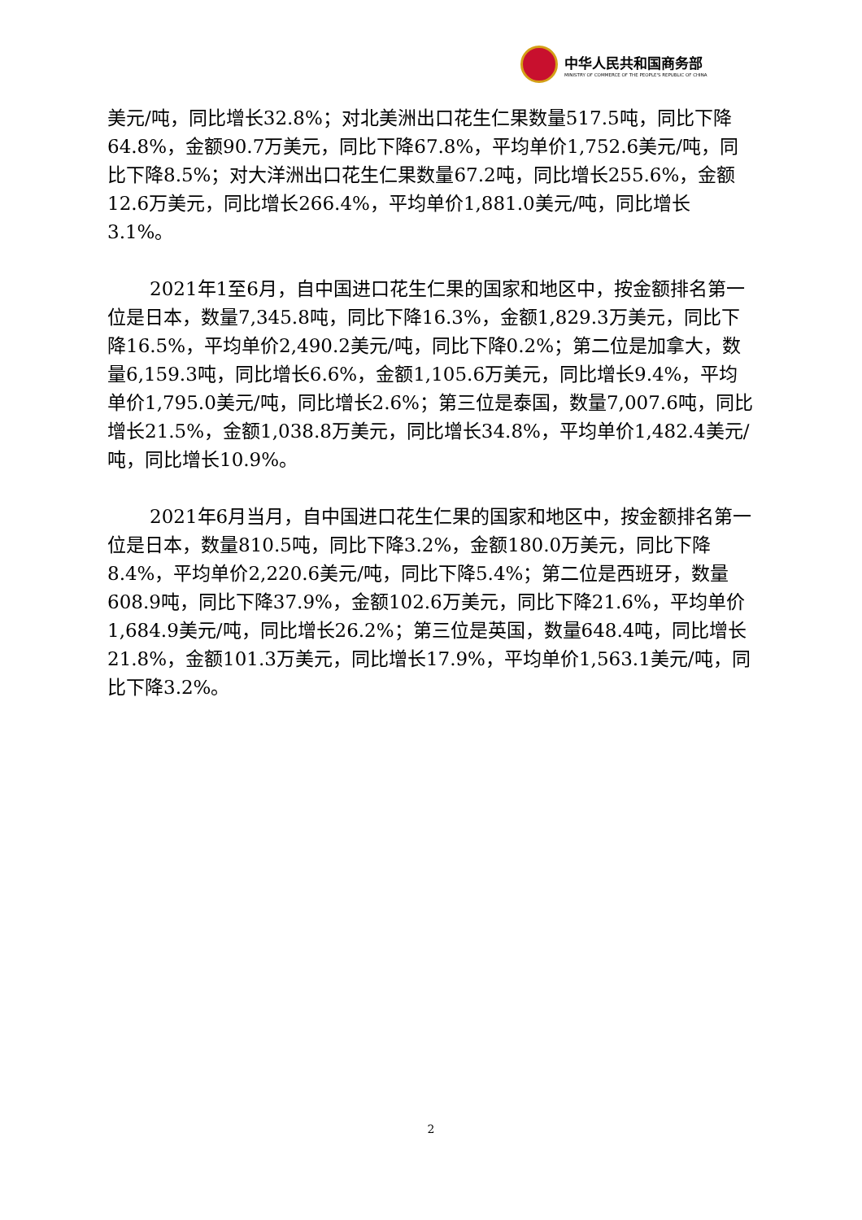中华人民共和国商务部
MINISTRY OF COMMERCE OF THE PEOPLE'S REPUBLIC OF CHINA
美元/吨，同比增长32.8%；对北美洲出口花生仁果数量517.5吨，同比下降64.8%，金额90.7万美元，同比下降67.8%，平均单价1,752.6美元/吨，同比下降8.5%；对大洋洲出口花生仁果数量67.2吨，同比增长255.6%，金额12.6万美元，同比增长266.4%，平均单价1,881.0美元/吨，同比增长3.1%。
2021年1至6月，自中国进口花生仁果的国家和地区中，按金额排名第一位是日本，数量7,345.8吨，同比下降16.3%，金额1,829.3万美元，同比下降16.5%，平均单价2,490.2美元/吨，同比下降0.2%；第二位是加拿大，数量6,159.3吨，同比增长6.6%，金额1,105.6万美元，同比增长9.4%，平均单价1,795.0美元/吨，同比增长2.6%；第三位是泰国，数量7,007.6吨，同比增长21.5%，金额1,038.8万美元，同比增长34.8%，平均单价1,482.4美元/吨，同比增长10.9%。
2021年6月当月，自中国进口花生仁果的国家和地区中，按金额排名第一位是日本，数量810.5吨，同比下降3.2%，金额180.0万美元，同比下降8.4%，平均单价2,220.6美元/吨，同比下降5.4%；第二位是西班牙，数量608.9吨，同比下降37.9%，金额102.6万美元，同比下降21.6%，平均单价1,684.9美元/吨，同比增长26.2%；第三位是英国，数量648.4吨，同比增长21.8%，金额101.3万美元，同比增长17.9%，平均单价1,563.1美元/吨，同比下降3.2%。
2